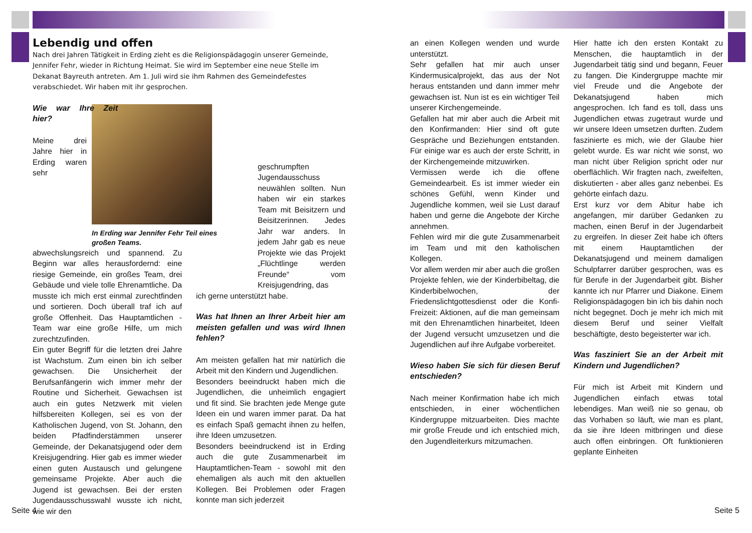Lebendig und offen
Nach drei Jahren Tätigkeit in Erding zieht es die Religionspädagogin unserer Gemeinde, Jennifer Fehr, wieder in Richtung Heimat. Sie wird im September eine neue Stelle im Dekanat Bayreuth antreten. Am 1. Juli wird sie ihm Rahmen des Gemeindefestes verabschiedet. Wir haben mit ihr gesprochen.
Wie war Ihre Zeit hier?
In Erding war Jennifer Fehr Teil eines großen Teams.
Meine drei Jahre hier in Erding waren sehr abwechslungsreich und spannend. Zu Beginn war alles herausfordernd: eine riesige Gemeinde, ein großes Team, drei Gebäude und viele tolle Ehrenamtliche. Da musste ich mich erst einmal zurechtfinden und sortieren. Doch überall traf ich auf große Offenheit. Das Hauptamtlichen -Team war eine große Hilfe, um mich zurechtzufinden.
Ein guter Begriff für die letzten drei Jahre ist Wachstum. Zum einen bin ich selber gewachsen. Die Unsicherheit der Berufsanfängerin wich immer mehr der Routine und Sicherheit. Gewachsen ist auch ein gutes Netzwerk mit vielen hilfsbereiten Kollegen, sei es von der Katholischen Jugend, von St. Johann, den beiden Pfadfinderstämmen unserer Gemeinde, der Dekanatsjugend oder dem Kreisjugendring. Hier gab es immer wieder einen guten Austausch und gelungene gemeinsame Projekte. Aber auch die Jugend ist gewachsen. Bei der ersten Jugendausschusswahl wusste ich nicht, wie wir den
geschrumpften Jugendausschuss neuwählen sollten. Nun haben wir ein starkes Team mit Beisitzern und Beisitzerinnen. Jedes Jahr war anders. In jedem Jahr gab es neue Projekte wie das Projekt „Flüchtlinge werden Freunde“ vom Kreisjugendring, das
ich gerne unterstützt habe.
Was hat Ihnen an Ihrer Arbeit hier am meisten gefallen und was wird Ihnen fehlen?
Am meisten gefallen hat mir natürlich die Arbeit mit den Kindern und Jugendlichen.
Besonders beeindruckt haben mich die Jugendlichen, die unheimlich engagiert und fit sind. Sie brachten jede Menge gute Ideen ein und waren immer parat. Da hat es einfach Spaß gemacht ihnen zu helfen, ihre Ideen umzusetzen.
Besonders beeindruckend ist in Erding auch die gute Zusammenarbeit im Hauptamtlichen-Team - sowohl mit den ehemaligen als auch mit den aktuellen Kollegen. Bei Problemen oder Fragen konnte man sich jederzeit
an einen Kollegen wenden und wurde unterstützt.
Sehr gefallen hat mir auch unser Kindermusicalprojekt, das aus der Not heraus entstanden und dann immer mehr gewachsen ist. Nun ist es ein wichtiger Teil unserer Kirchengemeinde.
Gefallen hat mir aber auch die Arbeit mit den Konfirmanden: Hier sind oft gute Gespräche und Beziehungen entstanden. Für einige war es auch der erste Schritt, in der Kirchengemeinde mitzuwirken.
Vermissen werde ich die offene Gemeindearbeit. Es ist immer wieder ein schönes Gefühl, wenn Kinder und Jugendliche kommen, weil sie Lust darauf haben und gerne die Angebote der Kirche annehmen.
Fehlen wird mir die gute Zusammenarbeit im Team und mit den katholischen Kollegen.
Vor allem werden mir aber auch die großen Projekte fehlen, wie der Kinderbibeltag, die Kinderbibelwochen, der Friedenslichtgottesdienst oder die Konfi-Freizeit: Aktionen, auf die man gemeinsam mit den Ehrenamtlichen hinarbeitet, Ideen der Jugend versucht umzusetzen und die Jugendlichen auf ihre Aufgabe vorbereitet.
Wieso haben Sie sich für diesen Beruf entschieden?
Nach meiner Konfirmation habe ich mich entschieden, in einer wöchentlichen Kindergruppe mitzuarbeiten. Dies machte mir große Freude und ich entschied mich, den Jugendleiterkurs mitzumachen.
Hier hatte ich den ersten Kontakt zu Menschen, die hauptamtlich in der Jugendarbeit tätig sind und begann, Feuer zu fangen. Die Kindergruppe machte mir viel Freude und die Angebote der Dekanatsjugend haben mich angesprochen. Ich fand es toll, dass uns Jugendlichen etwas zugetraut wurde und wir unsere Ideen umsetzen durften. Zudem faszinierte es mich, wie der Glaube hier gelebt wurde. Es war nicht wie sonst, wo man nicht über Religion spricht oder nur oberflächlich. Wir fragten nach, zweifelten, diskutierten - aber alles ganz nebenbei. Es gehörte einfach dazu.
Erst kurz vor dem Abitur habe ich angefangen, mir darüber Gedanken zu machen, einen Beruf in der Jugendarbeit zu ergreifen. In dieser Zeit habe ich öfters mit einem Hauptamtlichen der Dekanatsjugend und meinem damaligen Schulpfarrer darüber gesprochen, was es für Berufe in der Jugendarbeit gibt. Bisher kannte ich nur Pfarrer und Diakone. Einem Religionspädagogen bin ich bis dahin noch nicht begegnet. Doch je mehr ich mich mit diesem Beruf und seiner Vielfalt beschäftigte, desto begeisterter war ich.
Was fasziniert Sie an der Arbeit mit Kindern und Jugendlichen?
Für mich ist Arbeit mit Kindern und Jugendlichen einfach etwas total lebendiges. Man weiß nie so genau, ob das Vorhaben so läuft, wie man es plant, da sie ihre Ideen mitbringen und diese auch offen einbringen. Oft funktionieren geplante Einheiten
Seite 4 Seite 5